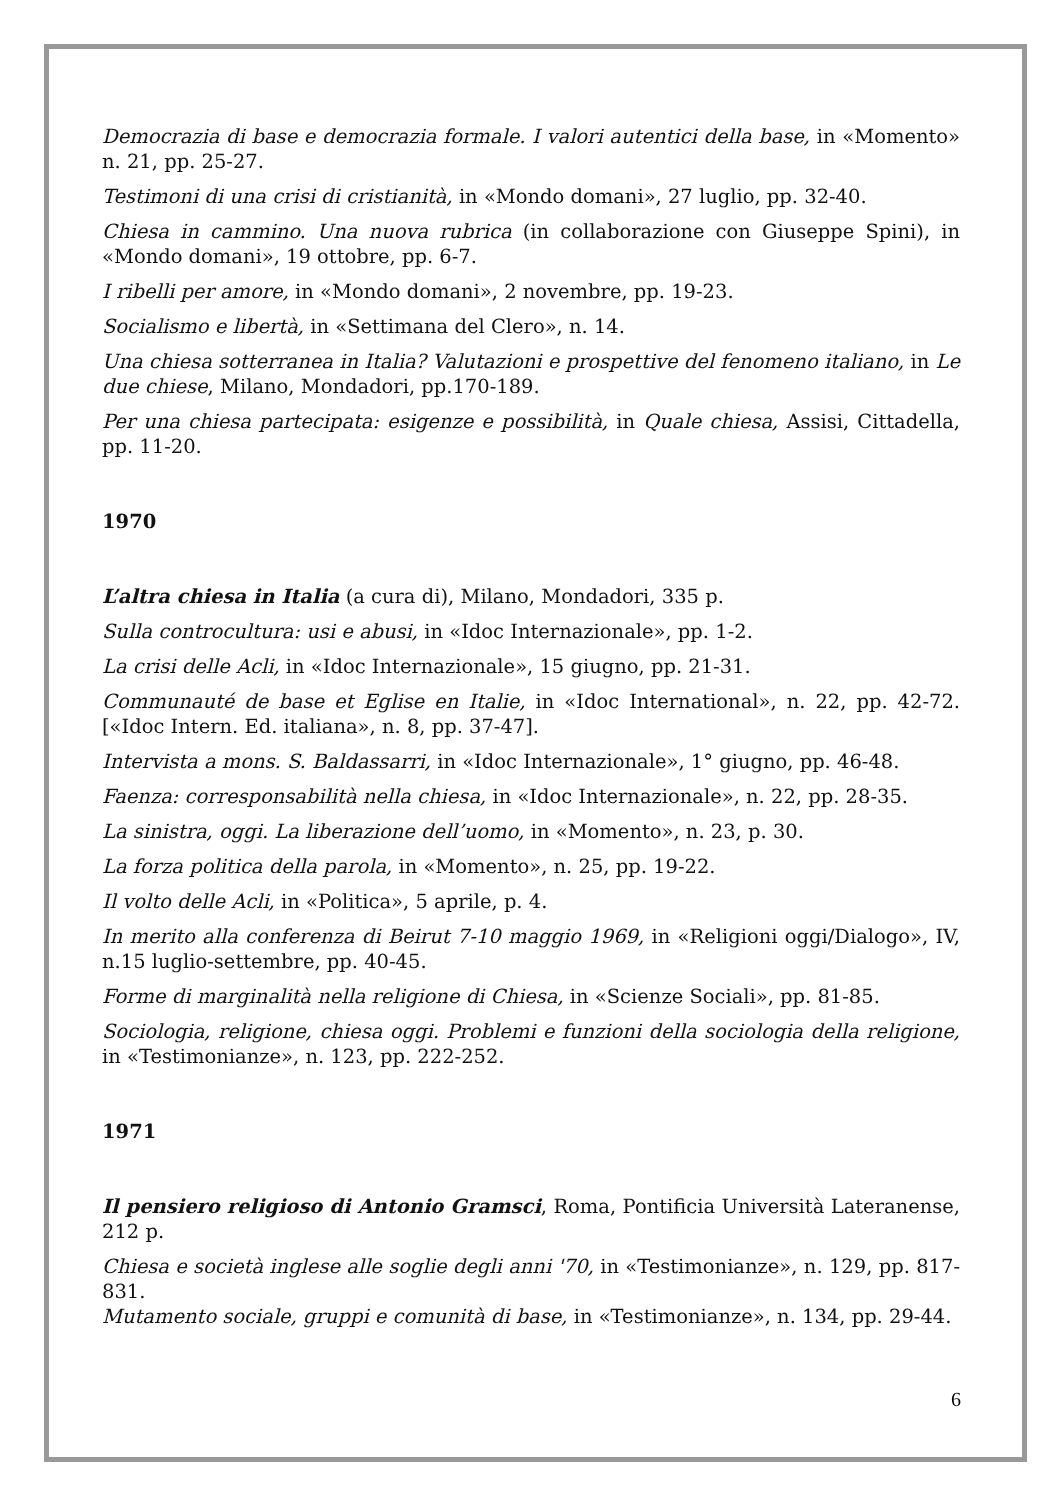Democrazia di base e democrazia formale. I valori autentici della base, in «Momento» n. 21, pp. 25-27.
Testimoni di una crisi di cristianità, in «Mondo domani», 27 luglio, pp. 32-40.
Chiesa in cammino. Una nuova rubrica (in collaborazione con Giuseppe Spini), in «Mondo domani», 19 ottobre, pp. 6-7.
I ribelli per amore, in «Mondo domani», 2 novembre, pp. 19-23.
Socialismo e libertà, in «Settimana del Clero», n. 14.
Una chiesa sotterranea in Italia? Valutazioni e prospettive del fenomeno italiano, in Le due chiese, Milano, Mondadori, pp.170-189.
Per una chiesa partecipata: esigenze e possibilità, in Quale chiesa, Assisi, Cittadella, pp. 11-20.
1970
L’altra chiesa in Italia (a cura di), Milano, Mondadori, 335 p.
Sulla controcultura: usi e abusi, in «Idoc Internazionale», pp. 1-2.
La crisi delle Acli, in «Idoc Internazionale», 15 giugno, pp. 21-31.
Communauté de base et Eglise en Italie, in «Idoc International», n. 22, pp. 42-72. [«Idoc Intern. Ed. italiana», n. 8, pp. 37-47].
Intervista a mons. S. Baldassarri, in «Idoc Internazionale», 1° giugno, pp. 46-48.
Faenza: corresponsabilità nella chiesa, in «Idoc Internazionale», n. 22, pp. 28-35.
La sinistra, oggi. La liberazione dell’uomo, in «Momento», n. 23, p. 30.
La forza politica della parola, in «Momento», n. 25, pp. 19-22.
Il volto delle Acli, in «Politica», 5 aprile, p. 4.
In merito alla conferenza di Beirut 7-10 maggio 1969, in «Religioni oggi/Dialogo», IV, n.15 luglio-settembre, pp. 40-45.
Forme di marginalità nella religione di Chiesa, in «Scienze Sociali», pp. 81-85.
Sociologia, religione, chiesa oggi. Problemi e funzioni della sociologia della religione, in «Testimonianze», n. 123, pp. 222-252.
1971
Il pensiero religioso di Antonio Gramsci, Roma, Pontificia Università Lateranense, 212 p.
Chiesa e società inglese alle soglie degli anni '70, in «Testimonianze», n. 129, pp. 817-831.
Mutamento sociale, gruppi e comunità di base, in «Testimonianze», n. 134, pp. 29-44.
6